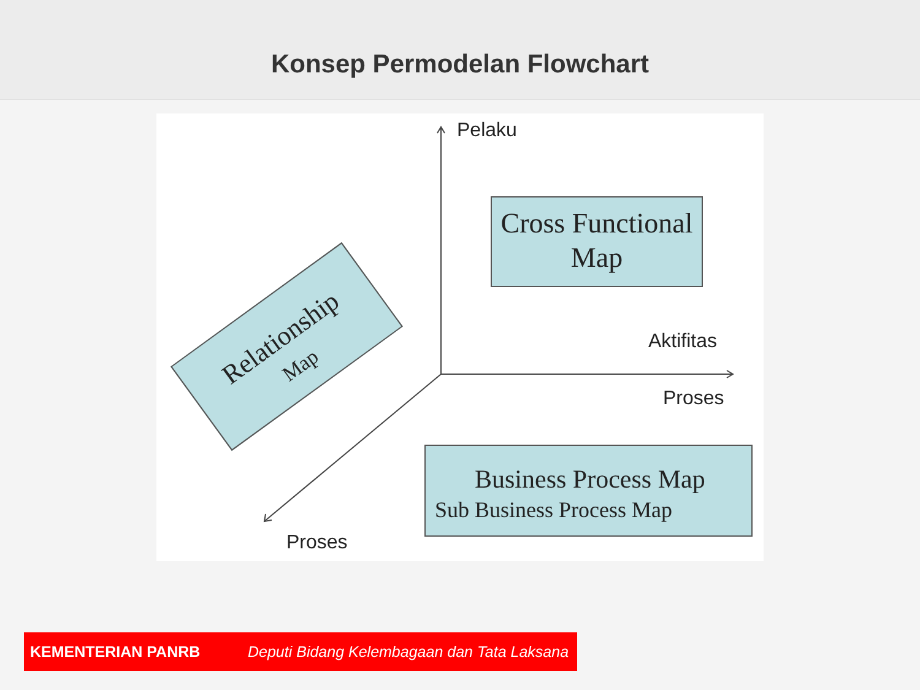Konsep Permodelan Flowchart
Pelaku
Aktifitas
Proses
Proses
Cross Functional
Map
Business Process Map
Sub Business Process Map
Relationship
Map
KEMENTERIAN PANRB Deputi Bidang Kelembagaan dan Tata Laksana